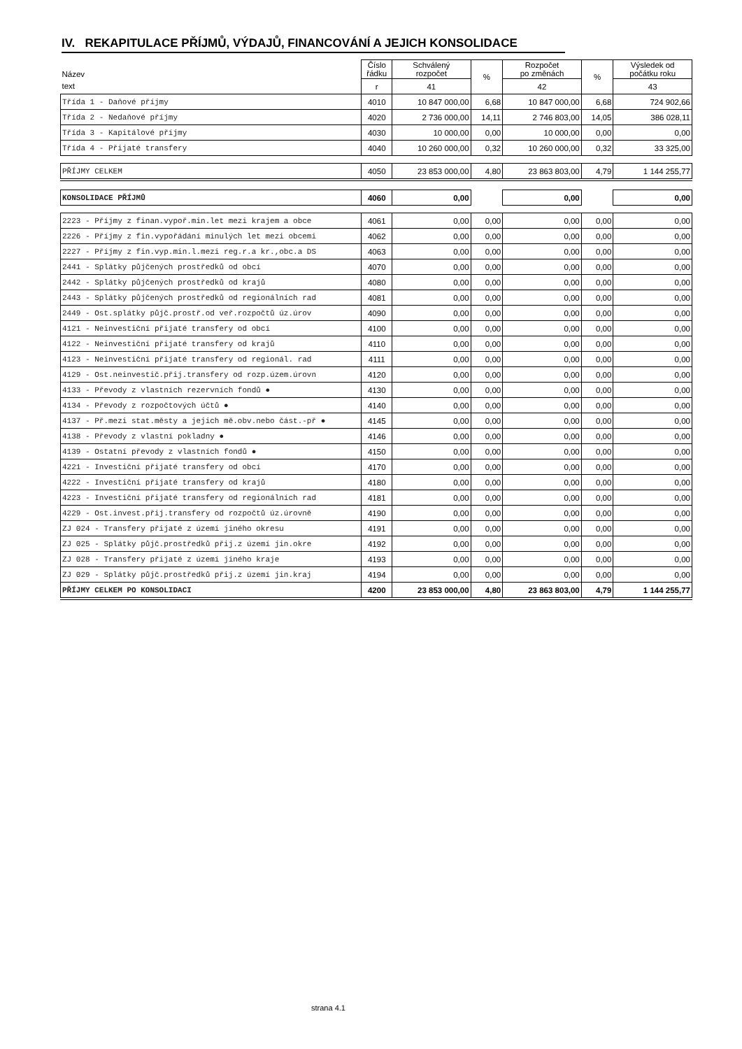IV. REKAPITULACE PŘÍJMŮ, VÝDAJŮ, FINANCOVÁNÍ A JEJICH KONSOLIDACE
| Název | Číslo řádku | Schválený rozpočet | % | Rozpočet po změnách | % | Výsledek od počátku roku |
| --- | --- | --- | --- | --- | --- | --- |
| text | r | 41 | | 42 | | 43 |
| Třída 1 - Daňové příjmy | 4010 | 10 847 000,00 | 6,68 | 10 847 000,00 | 6,68 | 724 902,66 |
| Třída 2 - Nedaňové příjmy | 4020 | 2 736 000,00 | 14,11 | 2 746 803,00 | 14,05 | 386 028,11 |
| Třída 3 - Kapitálové příjmy | 4030 | 10 000,00 | 0,00 | 10 000,00 | 0,00 | 0,00 |
| Třída 4 - Přijaté transfery | 4040 | 10 260 000,00 | 0,32 | 10 260 000,00 | 0,32 | 33 325,00 |
| PŘÍJMY CELKEM | 4050 | 23 853 000,00 | 4,80 | 23 863 803,00 | 4,79 | 1 144 255,77 |
| KONSOLIDACE PŘÍJMŮ | 4060 | 0,00 | | 0,00 | | 0,00 |
| 2223 - Příjmy z finan.vypoř.min.let mezi krajem a obce | 4061 | 0,00 | 0,00 | 0,00 | 0,00 | 0,00 |
| 2226 - Příjmy z fin.vypořádání minulých let mezi obcemi | 4062 | 0,00 | 0,00 | 0,00 | 0,00 | 0,00 |
| 2227 - Příjmy z fin.vyp.min.l.mezi reg.r.a kr.,obc.a DS | 4063 | 0,00 | 0,00 | 0,00 | 0,00 | 0,00 |
| 2441 - Splátky půjčených prostředků od obcí | 4070 | 0,00 | 0,00 | 0,00 | 0,00 | 0,00 |
| 2442 - Splátky půjčených prostředků od krajů | 4080 | 0,00 | 0,00 | 0,00 | 0,00 | 0,00 |
| 2443 - Splátky půjčených prostředků od regionálních rad | 4081 | 0,00 | 0,00 | 0,00 | 0,00 | 0,00 |
| 2449 - Ost.splátky půjč.prostř.od veř.rozpočtů úz.úrov | 4090 | 0,00 | 0,00 | 0,00 | 0,00 | 0,00 |
| 4121 - Neinvestiční přijaté transfery od obcí | 4100 | 0,00 | 0,00 | 0,00 | 0,00 | 0,00 |
| 4122 - Neinvestiční přijaté transfery od krajů | 4110 | 0,00 | 0,00 | 0,00 | 0,00 | 0,00 |
| 4123 - Neinvestiční přijaté transfery od regionál. rad | 4111 | 0,00 | 0,00 | 0,00 | 0,00 | 0,00 |
| 4129 - Ost.neinvestič.přij.transfery od rozp.územ.úrovn | 4120 | 0,00 | 0,00 | 0,00 | 0,00 | 0,00 |
| 4133 - Převody z vlastních rezervních fondů ● | 4130 | 0,00 | 0,00 | 0,00 | 0,00 | 0,00 |
| 4134 - Převody z rozpočtových účtů ● | 4140 | 0,00 | 0,00 | 0,00 | 0,00 | 0,00 |
| 4137 - Př.mezi stat.městy a jejich mě.obv.nebo část.-př ● | 4145 | 0,00 | 0,00 | 0,00 | 0,00 | 0,00 |
| 4138 - Převody z vlastní pokladny ● | 4146 | 0,00 | 0,00 | 0,00 | 0,00 | 0,00 |
| 4139 - Ostatní převody z vlastních fondů ● | 4150 | 0,00 | 0,00 | 0,00 | 0,00 | 0,00 |
| 4221 - Investiční přijaté transfery od obcí | 4170 | 0,00 | 0,00 | 0,00 | 0,00 | 0,00 |
| 4222 - Investiční přijaté transfery od krajů | 4180 | 0,00 | 0,00 | 0,00 | 0,00 | 0,00 |
| 4223 - Investiční přijaté transfery od regionálních rad | 4181 | 0,00 | 0,00 | 0,00 | 0,00 | 0,00 |
| 4229 - Ost.invest.přij.transfery od rozpočtů úz.úrovně | 4190 | 0,00 | 0,00 | 0,00 | 0,00 | 0,00 |
| ZJ 024 - Transfery přijaté z území jiného okresu | 4191 | 0,00 | 0,00 | 0,00 | 0,00 | 0,00 |
| ZJ 025 - Splátky půjč.prostředků přij.z území jin.okre | 4192 | 0,00 | 0,00 | 0,00 | 0,00 | 0,00 |
| ZJ 028 - Transfery přijaté z území jiného kraje | 4193 | 0,00 | 0,00 | 0,00 | 0,00 | 0,00 |
| ZJ 029 - Splátky půjč.prostředků přij.z území jin.kraj | 4194 | 0,00 | 0,00 | 0,00 | 0,00 | 0,00 |
| PŘÍJMY CELKEM PO KONSOLIDACI | 4200 | 23 853 000,00 | 4,80 | 23 863 803,00 | 4,79 | 1 144 255,77 |
strana 4.1